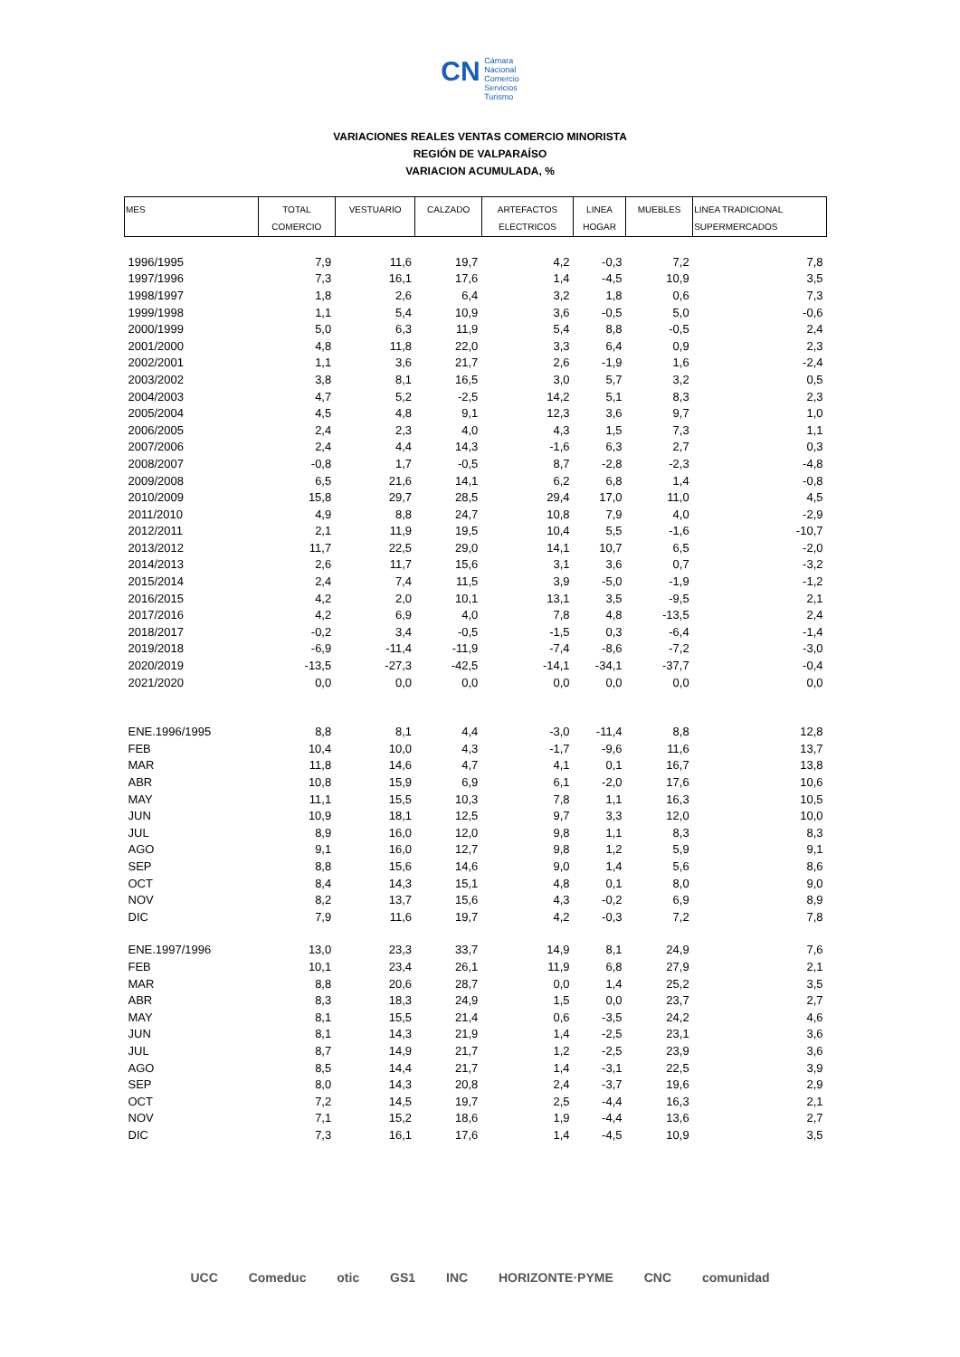CN Cámara
Nacional
Comercio
Servicios
Turismo
VARIACIONES REALES VENTAS COMERCIO MINORISTA
REGIÓN DE VALPARAÍSO
VARIACION ACUMULADA, %
| MES | TOTAL COMERCIO | VESTUARIO | CALZADO | ARTEFACTOS ELECTRICOS | LINEA HOGAR | MUEBLES | LINEA TRADICIONAL SUPERMERCADOS |
| --- | --- | --- | --- | --- | --- | --- | --- |
| 1996/1995 | 7,9 | 11,6 | 19,7 | 4,2 | -0,3 | 7,2 | 7,8 |
| 1997/1996 | 7,3 | 16,1 | 17,6 | 1,4 | -4,5 | 10,9 | 3,5 |
| 1998/1997 | 1,8 | 2,6 | 6,4 | 3,2 | 1,8 | 0,6 | 7,3 |
| 1999/1998 | 1,1 | 5,4 | 10,9 | 3,6 | -0,5 | 5,0 | -0,6 |
| 2000/1999 | 5,0 | 6,3 | 11,9 | 5,4 | 8,8 | -0,5 | 2,4 |
| 2001/2000 | 4,8 | 11,8 | 22,0 | 3,3 | 6,4 | 0,9 | 2,3 |
| 2002/2001 | 1,1 | 3,6 | 21,7 | 2,6 | -1,9 | 1,6 | -2,4 |
| 2003/2002 | 3,8 | 8,1 | 16,5 | 3,0 | 5,7 | 3,2 | 0,5 |
| 2004/2003 | 4,7 | 5,2 | -2,5 | 14,2 | 5,1 | 8,3 | 2,3 |
| 2005/2004 | 4,5 | 4,8 | 9,1 | 12,3 | 3,6 | 9,7 | 1,0 |
| 2006/2005 | 2,4 | 2,3 | 4,0 | 4,3 | 1,5 | 7,3 | 1,1 |
| 2007/2006 | 2,4 | 4,4 | 14,3 | -1,6 | 6,3 | 2,7 | 0,3 |
| 2008/2007 | -0,8 | 1,7 | -0,5 | 8,7 | -2,8 | -2,3 | -4,8 |
| 2009/2008 | 6,5 | 21,6 | 14,1 | 6,2 | 6,8 | 1,4 | -0,8 |
| 2010/2009 | 15,8 | 29,7 | 28,5 | 29,4 | 17,0 | 11,0 | 4,5 |
| 2011/2010 | 4,9 | 8,8 | 24,7 | 10,8 | 7,9 | 4,0 | -2,9 |
| 2012/2011 | 2,1 | 11,9 | 19,5 | 10,4 | 5,5 | -1,6 | -10,7 |
| 2013/2012 | 11,7 | 22,5 | 29,0 | 14,1 | 10,7 | 6,5 | -2,0 |
| 2014/2013 | 2,6 | 11,7 | 15,6 | 3,1 | 3,6 | 0,7 | -3,2 |
| 2015/2014 | 2,4 | 7,4 | 11,5 | 3,9 | -5,0 | -1,9 | -1,2 |
| 2016/2015 | 4,2 | 2,0 | 10,1 | 13,1 | 3,5 | -9,5 | 2,1 |
| 2017/2016 | 4,2 | 6,9 | 4,0 | 7,8 | 4,8 | -13,5 | 2,4 |
| 2018/2017 | -0,2 | 3,4 | -0,5 | -1,5 | 0,3 | -6,4 | -1,4 |
| 2019/2018 | -6,9 | -11,4 | -11,9 | -7,4 | -8,6 | -7,2 | -3,0 |
| 2020/2019 | -13,5 | -27,3 | -42,5 | -14,1 | -34,1 | -37,7 | -0,4 |
| 2021/2020 | 0,0 | 0,0 | 0,0 | 0,0 | 0,0 | 0,0 | 0,0 |
| ENE.1996/1995 | 8,8 | 8,1 | 4,4 | -3,0 | -11,4 | 8,8 | 12,8 |
| FEB | 10,4 | 10,0 | 4,3 | -1,7 | -9,6 | 11,6 | 13,7 |
| MAR | 11,8 | 14,6 | 4,7 | 4,1 | 0,1 | 16,7 | 13,8 |
| ABR | 10,8 | 15,9 | 6,9 | 6,1 | -2,0 | 17,6 | 10,6 |
| MAY | 11,1 | 15,5 | 10,3 | 7,8 | 1,1 | 16,3 | 10,5 |
| JUN | 10,9 | 18,1 | 12,5 | 9,7 | 3,3 | 12,0 | 10,0 |
| JUL | 8,9 | 16,0 | 12,0 | 9,8 | 1,1 | 8,3 | 8,3 |
| AGO | 9,1 | 16,0 | 12,7 | 9,8 | 1,2 | 5,9 | 9,1 |
| SEP | 8,8 | 15,6 | 14,6 | 9,0 | 1,4 | 5,6 | 8,6 |
| OCT | 8,4 | 14,3 | 15,1 | 4,8 | 0,1 | 8,0 | 9,0 |
| NOV | 8,2 | 13,7 | 15,6 | 4,3 | -0,2 | 6,9 | 8,9 |
| DIC | 7,9 | 11,6 | 19,7 | 4,2 | -0,3 | 7,2 | 7,8 |
| ENE.1997/1996 | 13,0 | 23,3 | 33,7 | 14,9 | 8,1 | 24,9 | 7,6 |
| FEB | 10,1 | 23,4 | 26,1 | 11,9 | 6,8 | 27,9 | 2,1 |
| MAR | 8,8 | 20,6 | 28,7 | 0,0 | 1,4 | 25,2 | 3,5 |
| ABR | 8,3 | 18,3 | 24,9 | 1,5 | 0,0 | 23,7 | 2,7 |
| MAY | 8,1 | 15,5 | 21,4 | 0,6 | -3,5 | 24,2 | 4,6 |
| JUN | 8,1 | 14,3 | 21,9 | 1,4 | -2,5 | 23,1 | 3,6 |
| JUL | 8,7 | 14,9 | 21,7 | 1,2 | -2,5 | 23,9 | 3,6 |
| AGO | 8,5 | 14,4 | 21,7 | 1,4 | -3,1 | 22,5 | 3,9 |
| SEP | 8,0 | 14,3 | 20,8 | 2,4 | -3,7 | 19,6 | 2,9 |
| OCT | 7,2 | 14,5 | 19,7 | 2,5 | -4,4 | 16,3 | 2,1 |
| NOV | 7,1 | 15,2 | 18,6 | 1,9 | -4,4 | 13,6 | 2,7 |
| DIC | 7,3 | 16,1 | 17,6 | 1,4 | -4,5 | 10,9 | 3,5 |
UCC Comeduc otic GS1 INC HORIZONTE·PYME CNC comunidad